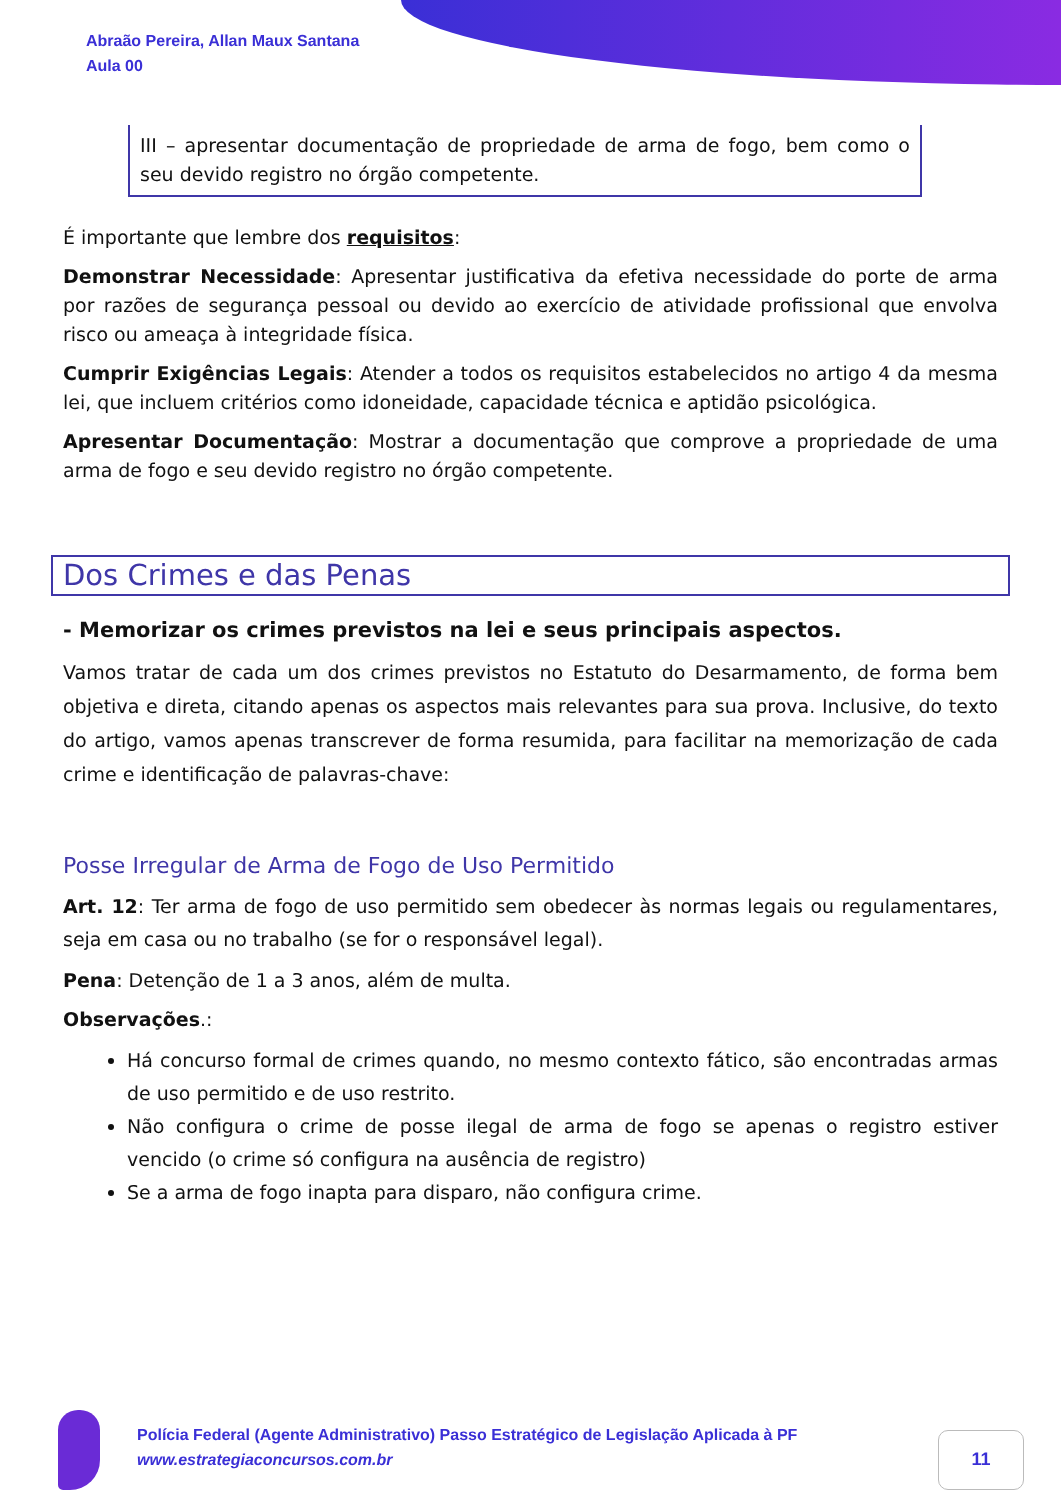Abraão Pereira, Allan Maux Santana
Aula 00
III – apresentar documentação de propriedade de arma de fogo, bem como o seu devido registro no órgão competente.
É importante que lembre dos requisitos:
Demonstrar Necessidade: Apresentar justificativa da efetiva necessidade do porte de arma por razões de segurança pessoal ou devido ao exercício de atividade profissional que envolva risco ou ameaça à integridade física.
Cumprir Exigências Legais: Atender a todos os requisitos estabelecidos no artigo 4 da mesma lei, que incluem critérios como idoneidade, capacidade técnica e aptidão psicológica.
Apresentar Documentação: Mostrar a documentação que comprove a propriedade de uma arma de fogo e seu devido registro no órgão competente.
Dos Crimes e das Penas
- Memorizar os crimes previstos na lei e seus principais aspectos.
Vamos tratar de cada um dos crimes previstos no Estatuto do Desarmamento, de forma bem objetiva e direta, citando apenas os aspectos mais relevantes para sua prova. Inclusive, do texto do artigo, vamos apenas transcrever de forma resumida, para facilitar na memorização de cada crime e identificação de palavras-chave:
Posse Irregular de Arma de Fogo de Uso Permitido
Art. 12: Ter arma de fogo de uso permitido sem obedecer às normas legais ou regulamentares, seja em casa ou no trabalho (se for o responsável legal).
Pena: Detenção de 1 a 3 anos, além de multa.
Observações.:
Há concurso formal de crimes quando, no mesmo contexto fático, são encontradas armas de uso permitido e de uso restrito.
Não configura o crime de posse ilegal de arma de fogo se apenas o registro estiver vencido (o crime só configura na ausência de registro)
Se a arma de fogo inapta para disparo, não configura crime.
Polícia Federal (Agente Administrativo) Passo Estratégico de Legislação Aplicada à PF
www.estrategiaconcursos.com.br
11